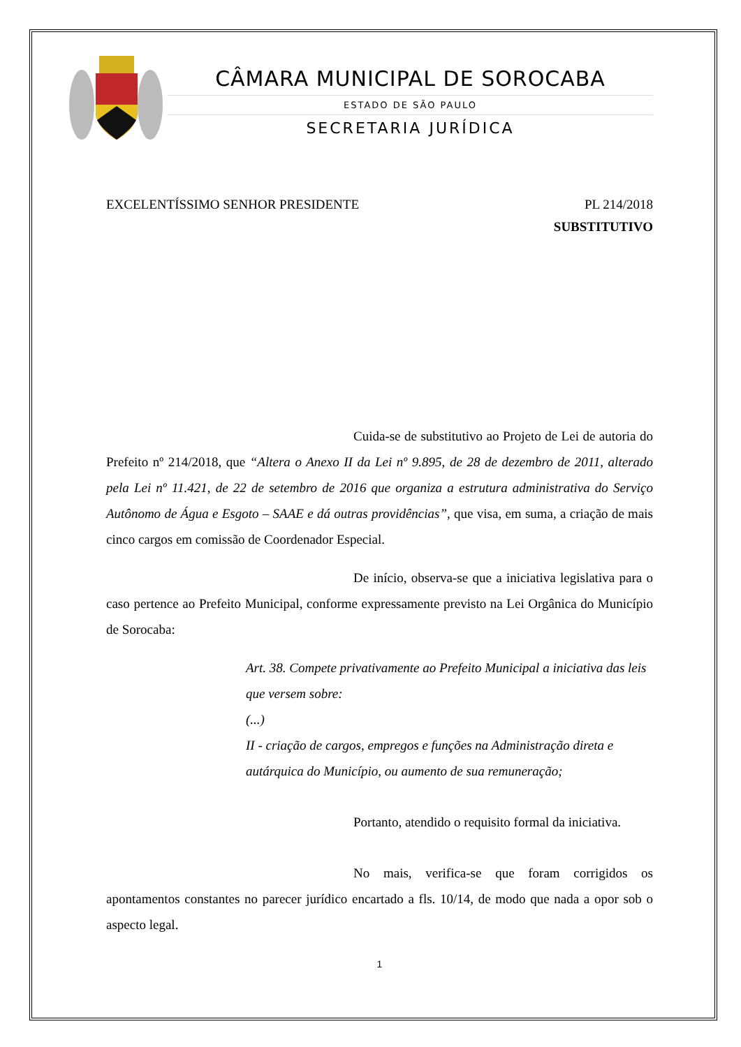CÂMARA MUNICIPAL DE SOROCABA
ESTADO DE SÃO PAULO
SECRETARIA JURÍDICA
EXCELENTÍSSIMO SENHOR PRESIDENTE PL 214/2018
SUBSTITUTIVO
Cuida-se de substitutivo ao Projeto de Lei de autoria do Prefeito nº 214/2018, que “Altera o Anexo II da Lei nº 9.895, de 28 de dezembro de 2011, alterado pela Lei nº 11.421, de 22 de setembro de 2016 que organiza a estrutura administrativa do Serviço Autônomo de Água e Esgoto – SAAE e dá outras providências”, que visa, em suma, a criação de mais cinco cargos em comissão de Coordenador Especial.
De início, observa-se que a iniciativa legislativa para o caso pertence ao Prefeito Municipal, conforme expressamente previsto na Lei Orgânica do Município de Sorocaba:
Art. 38. Compete privativamente ao Prefeito Municipal a iniciativa das leis que versem sobre:
(...)
II - criação de cargos, empregos e funções na Administração direta e autárquica do Município, ou aumento de sua remuneração;
Portanto, atendido o requisito formal da iniciativa.
No mais, verifica-se que foram corrigidos os apontamentos constantes no parecer jurídico encartado a fls. 10/14, de modo que nada a opor sob o aspecto legal.
1